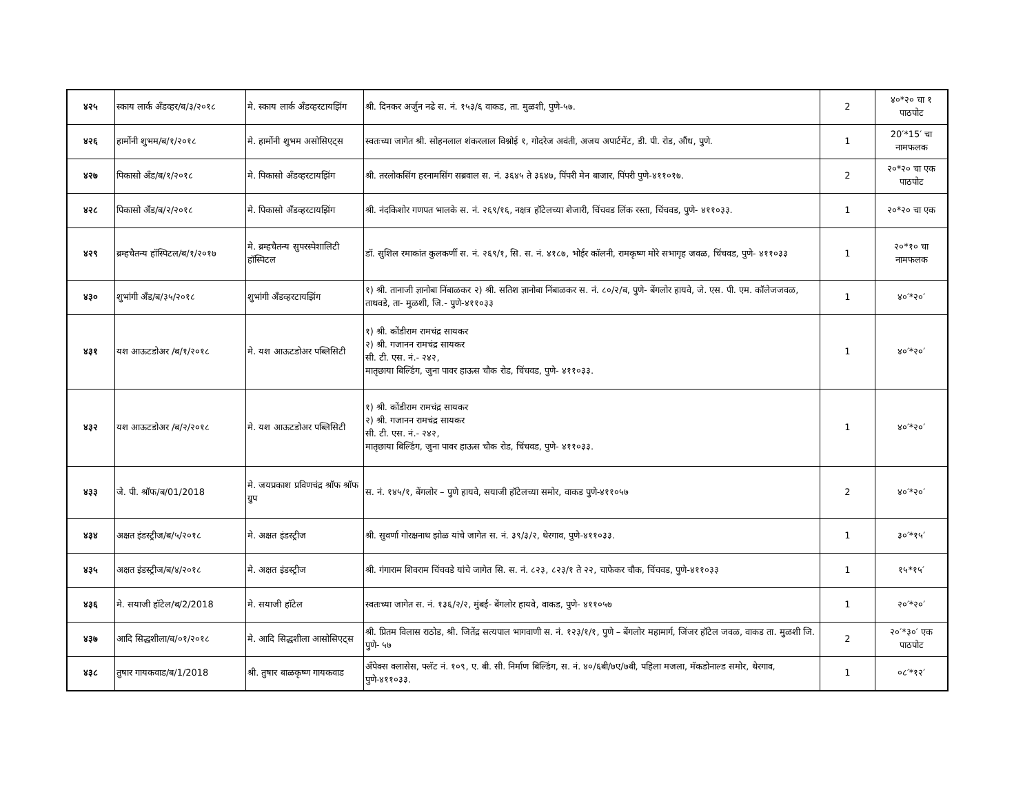| ४२५ | स्काय लार्क अँडव्हर/ब/३/२०१८ | मे. स्काय लार्क अँडव्हरटायझिंग | श्री. दिनकर अर्जुन नढे स. नं. १५३/६ वाकड, ता. मुळशी, पुणे-५७. | 2 | ४०*२० चा १ पाठपोट |
| ४२६ | हार्मोनी शुभम/ब/१/२०१८ | मे. हार्मोनी शुभम असोसिएट्स | स्वतःच्या जागेत श्री. सोहनलाल शंकरलाल विश्नोई १, गोदरेज अवंती, अजय अपार्टमेंट, डी. पी. रोड, औंध, पुणे. | 1 | 20′*15′ चा नामफलक |
| ४२७ | पिकासो अँड/ब/१/२०१८ | मे. पिकासो अँडव्हरटायझिंग | श्री. तरलोकसिंग हरनामसिंग सब्रवाल स. नं. ३६४५ ते ३६४७, पिंपरी मेन बाजार, पिंपरी पुणे-४११०१७. | 2 | २०*२० चा एक पाठपोट |
| ४२८ | पिकासो अँड/ब/२/२०१८ | मे. पिकासो अँडव्हरटायझिंग | श्री. नंदकिशोर गणपत भालके स. नं. २६९/१६, नक्षत्र हॉटेलच्या शेजारी, चिंचवड लिंक रस्ता, चिंचवड, पुणे- ४११०३३. | 1 | २०*२० चा एक |
| ४२९ | ब्रम्हचैतन्य हॉस्पिटल/ब/१/२०१७ | मे. ब्रम्हचैतन्य सुपरस्पेशालिटी हॉस्पिटल | डॉ. सुशिल रमाकांत कुलकर्णी स. नं. २६९/१, सि. स. नं. ४१८७, भोईर कॉलनी, रामकृष्ण मोरे सभागृह जवळ, चिंचवड, पुणे- ४११०३३ | 1 | २०*१० चा नामफलक |
| ४३० | शुभांगी अँड/ब/३५/२०१८ | शुभांगी अँडव्हरटायझिंग | १) श्री. तानाजी ज्ञानोबा निंबाळकर २) श्री. सतिश ज्ञानोबा निंबाळकर स. नं. ८०/२/ब, पुणे- बेंगलोर हायवे, जे. एस. पी. एम. कॉलेजजवळ, ताथवडे, ता- मुळशी, जि.- पुणे-४११०३३ | 1 | ४०′*२०′ |
| ४३१ | यश आऊटडोअर /ब/१/२०१८ | मे. यश आऊटडोअर पब्लिसिटी | १) श्री. कोंडीराम रामचंद्र सायकर २) श्री. गजानन रामचंद्र सायकर सी. टी. एस. नं.- २४२, मातृछाया बिल्डिंग, जुना पावर हाऊस चौक रोड, चिंचवड, पुणे- ४११०३३. | 1 | ४०′*२०′ |
| ४३२ | यश आऊटडोअर /ब/२/२०१८ | मे. यश आऊटडोअर पब्लिसिटी | १) श्री. कोंडीराम रामचंद्र सायकर २) श्री. गजानन रामचंद्र सायकर सी. टी. एस. नं.- २४२, मातृछाया बिल्डिंग, जुना पावर हाऊस चौक रोड, चिंचवड, पुणे- ४११०३३. | 1 | ४०′*२०′ |
| ४३३ | जे. पी. श्रॉफ/ब/01/2018 | मे. जयप्रकाश प्रविणचंद्र श्रॉफ श्रॉफ ग्रुप | स. नं. १४५/१, बेंगलोर – पुणे हायवे, सयाजी हॉटेलच्या समोर, वाकड पुणे-४११०५७ | 2 | ४०′*२०′ |
| ४३४ | अक्षत इंडस्ट्रीज/ब/५/२०१८ | मे. अक्षत इंडस्ट्रीज | श्री. सुवर्णा गोरक्षनाथ झोळ यांचे जागेत स. नं. ३९/३/२, थेरगाव, पुणे-४११०३३. | 1 | ३०′*१५′ |
| ४३५ | अक्षत इंडस्ट्रीज/ब/४/२०१८ | मे. अक्षत इंडस्ट्रीज | श्री. गंगाराम शिवराम चिंचवडे यांचे जागेत सि. स. नं. ८२३, ८२३/१ ते २२, चाफेकर चौक, चिंचवड, पुणे-४११०३३ | 1 | १५*१५′ |
| ४३६ | मे. सयाजी हॉटेल/ब/2/2018 | मे. सयाजी हॉटेल | स्वतःच्या जागेत स. नं. १३६/२/२, मुंबई- बेंगलोर हायवे, वाकड, पुणे- ४११०५७ | 1 | २०′*२०′ |
| ४३७ | आदि सिद्धशीला/ब/०१/२०१८ | मे. आदि सिद्धशीला आसोसिएट्स | श्री. प्रितम विलास राठोड, श्री. जितेंद्र सत्यपाल भागवाणी स. नं. १२३/१/१, पुणे – बेंगलोर महामार्ग, जिंजर हॉटेल जवळ, वाकड ता. मुळशी जि. पुणे- ५७ | 2 | २०′*३०′ एक पाठपोट |
| ४३८ | तुषार गायकवाड/ब/1/2018 | श्री. तुषार बाळकृष्ण गायकवाड | अँपेक्स क्लासेस, फ्लॅट नं. १०९, ए. बी. सी. निर्माण बिल्डिंग, स. नं. ४०/६बी/७ए/७बी, पहिला मजला, मॅकडोनाल्ड समोर, थेरगाव, पुणे-४११०३३. | 1 | ०८′*१२′ |